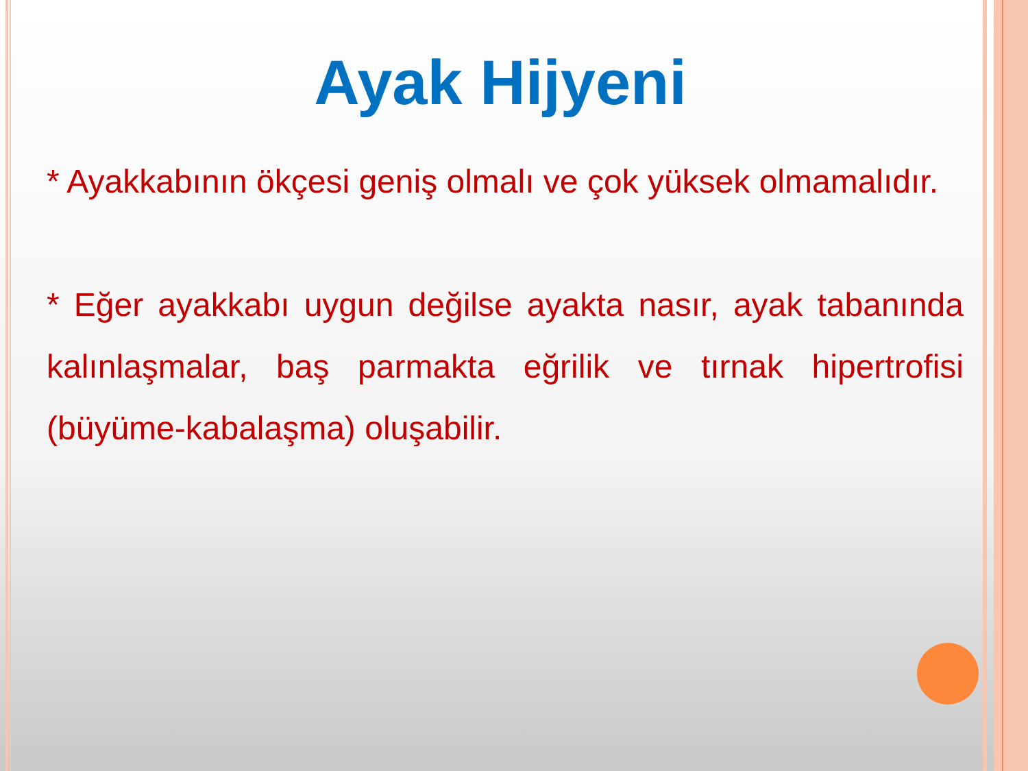Ayak Hijyeni
* Ayakkabının ökçesi geniş olmalı ve çok yüksek olmamalıdır.
* Eğer ayakkabı uygun değilse ayakta nasır, ayak tabanında kalınlaşmalar, baş parmakta eğrilik ve tırnak hipertrofisi (büyüme-kabalaşma) oluşabilir.